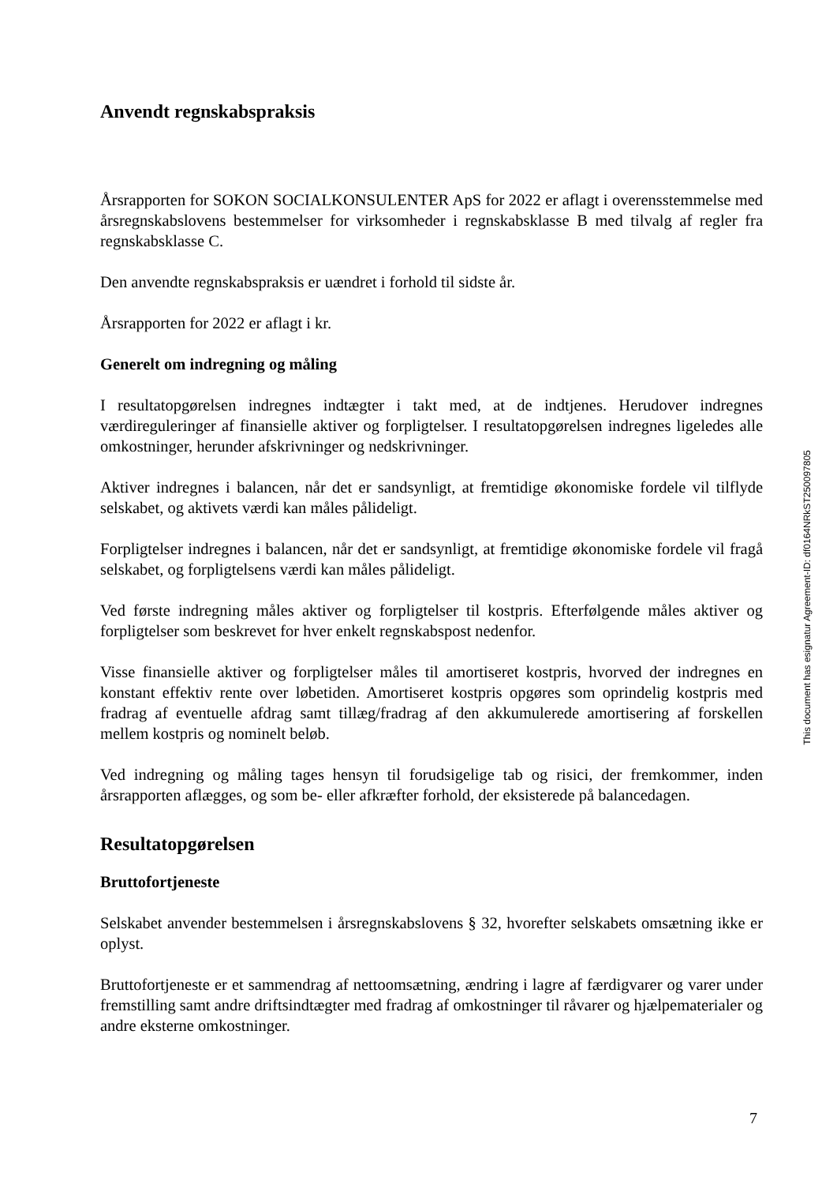Anvendt regnskabspraksis
Årsrapporten for SOKON SOCIALKONSULENTER ApS for 2022 er aflagt i overensstemmelse med årsregnskabslovens bestemmelser for virksomheder i regnskabsklasse B med tilvalg af regler fra regnskabsklasse C.
Den anvendte regnskabspraksis er uændret i forhold til sidste år.
Årsrapporten for 2022 er aflagt i kr.
Generelt om indregning og måling
I resultatopgørelsen indregnes indtægter i takt med, at de indtjenes. Herudover indregnes værdireguleringer af finansielle aktiver og forpligtelser. I resultatopgørelsen indregnes ligeledes alle omkostninger, herunder afskrivninger og nedskrivninger.
Aktiver indregnes i balancen, når det er sandsynligt, at fremtidige økonomiske fordele vil tilflyde selskabet, og aktivets værdi kan måles pålideligt.
Forpligtelser indregnes i balancen, når det er sandsynligt, at fremtidige økonomiske fordele vil fragå selskabet, og forpligtelsens værdi kan måles pålideligt.
Ved første indregning måles aktiver og forpligtelser til kostpris. Efterfølgende måles aktiver og forpligtelser som beskrevet for hver enkelt regnskabspost nedenfor.
Visse finansielle aktiver og forpligtelser måles til amortiseret kostpris, hvorved der indregnes en konstant effektiv rente over løbetiden. Amortiseret kostpris opgøres som oprindelig kostpris med fradrag af eventuelle afdrag samt tillæg/fradrag af den akkumulerede amortisering af forskellen mellem kostpris og nominelt beløb.
Ved indregning og måling tages hensyn til forudsigelige tab og risici, der fremkommer, inden årsrapporten aflægges, og som be- eller afkræfter forhold, der eksisterede på balancedagen.
Resultatopgørelsen
Bruttofortjeneste
Selskabet anvender bestemmelsen i årsregnskabslovens § 32, hvorefter selskabets omsætning ikke er oplyst.
Bruttofortjeneste er et sammendrag af nettoomsætning, ændring i lagre af færdigvarer og varer under fremstilling samt andre driftsindtægter med fradrag af omkostninger til råvarer og hjælpematerialer og andre eksterne omkostninger.
This document has esignatur Agreement-ID: df0164NRkST250097805
7